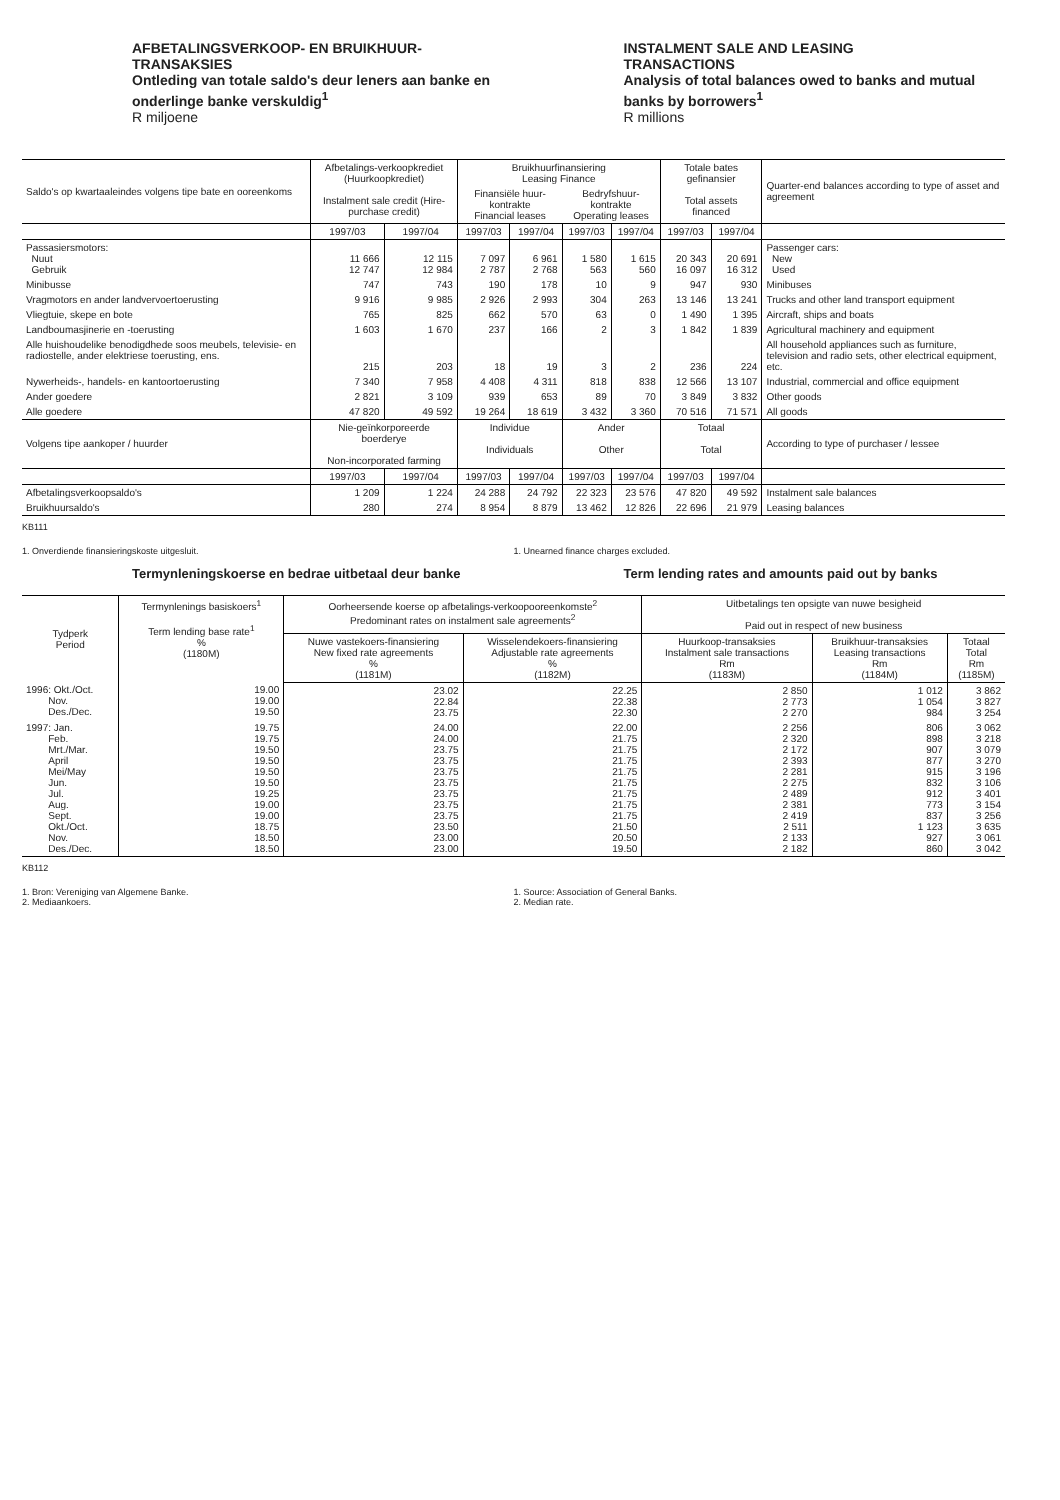AFBETALINGSVERKOOP- EN BRUIKHUUR-
TRANSAKSIES
Ontleding van totale saldo's deur leners aan banke en onderlinge banke verskuldig<sup>1</sup>
R miljoene
INSTALMENT SALE AND LEASING
TRANSACTIONS
Analysis of total balances owed to banks and mutual banks by borrowers<sup>1</sup>
R millions
| Saldo's op kwartaaleindes volgens tipe bate en ooreenkoms | Afbetalings-verkoopkrediet (Huurkoopkrediet) Instalment sale credit (Hire-purchase credit) | | Bruikhuurfinansiering Leasing Finance | | | | Totale bates gefinansier Total assets financed | | Quarter-end balances according to type of asset and agreement |
| --- | --- | --- | --- | --- | --- | --- | --- | --- | --- |
| | | | Finansiële huur-kontrakte Financial leases | | Bedryfshuur-kontrakte Operating leases | | | | |
| | 1997/03 | 1997/04 | 1997/03 | 1997/04 | 1997/03 | 1997/04 | 1997/03 | 1997/04 | |
| Passasiersmotors: Nuut Gebruik | 11 666 12 747 | 12 115 12 984 | 7 097 2 787 | 6 961 2 768 | 1 580 563 | 1 615 560 | 20 343 16 097 | 20 691 16 312 | Passenger cars: New Used |
| Minibusse | 747 | 743 | 190 | 178 | 10 | 9 | 947 | 930 | Minibuses |
| Vragmotors en ander landvervoertoerusting | 9 916 | 9 985 | 2 926 | 2 993 | 304 | 263 | 13 146 | 13 241 | Trucks and other land transport equipment |
| Vliegtuie, skepe en bote | 765 | 825 | 662 | 570 | 63 | 0 | 1 490 | 1 395 | Aircraft, ships and boats |
| Landboumasjinerie en -toerusting | 1 603 | 1 670 | 237 | 166 | 2 | 3 | 1 842 | 1 839 | Agricultural machinery and equipment |
| Alle huishoudelike benodigdhede soos meubels, televisie- en radiostelle, ander elektriese toerusting, ens. | 215 | 203 | 18 | 19 | 3 | 2 | 236 | 224 | All household appliances such as furniture, television and radio sets, other electrical equipment, etc. |
| Nywerheids-, handels- en kantoortoerusting | 7 340 | 7 958 | 4 408 | 4 311 | 818 | 838 | 12 566 | 13 107 | Industrial, commercial and office equipment |
| Ander goedere | 2 821 | 3 109 | 939 | 653 | 89 | 70 | 3 849 | 3 832 | Other goods |
| Alle goedere | 47 820 | 49 592 | 19 264 | 18 619 | 3 432 | 3 360 | 70 516 | 71 571 | All goods |
| Volgens tipe aankoper / huurder | Nie-geïnkorporeerde boerderye Non-incorporated farming | | Individue Individuals | | Ander Other | | Totaal Total | | According to type of purchaser / lessee |
| | 1997/03 | 1997/04 | 1997/03 | 1997/04 | 1997/03 | 1997/04 | 1997/03 | 1997/04 | |
| Afbetalingsverkoopsaldo's | 1 209 | 1 224 | 24 288 | 24 792 | 22 323 | 23 576 | 47 820 | 49 592 | Instalment sale balances |
| Bruikhuursaldo's | 280 | 274 | 8 954 | 8 879 | 13 462 | 12 826 | 22 696 | 21 979 | Leasing balances |
KB111
1. Onverdiende finansieringskoste uitgesluit.
1. Unearned finance charges excluded.
Termynleningskoerse en bedrae uitbetaal deur banke
Term lending rates and amounts paid out by banks
| Tydperk Period | Termynlenings basiskoers<sup>1</sup> Term lending base rate<sup>1</sup> % (1180M) | Oorheersende koerse op afbetalings-verkoopooreenkomste<sup>2</sup> Predominant rates on instalment sale agreements<sup>2</sup> | | Uitbetalings ten opsigte van nuwe besigheid Paid out in respect of new business | | |
| --- | --- | --- | --- | --- | --- | --- |
| | | Nuwe vastekoers-finansiering New fixed rate agreements % (1181M) | Wisselendekoers-finansiering Adjustable rate agreements % (1182M) | Huurkoop-transaksies Instalment sale transactions Rm (1183M) | Bruikhuur-transaksies Leasing transactions Rm (1184M) | Totaal Total Rm (1185M) |
| 1996: Okt./Oct. Nov. Des./Dec. | 19.00 19.00 19.50 | 23.02 22.84 23.75 | 22.25 22.38 22.30 | 2 850 2 773 2 270 | 1 012 1 054 984 | 3 862 3 827 3 254 |
| 1997: Jan. Feb. Mrt./Mar. April Mei/May Jun. Jul. Aug. Sept. Okt./Oct. Nov. Des./Dec. | 19.75 19.75 19.50 19.50 19.50 19.50 19.25 19.00 19.00 18.75 18.50 18.50 | 24.00 24.00 23.75 23.75 23.75 23.75 23.75 23.75 23.75 23.50 23.00 23.00 | 22.00 21.75 21.75 21.75 21.75 21.75 21.75 21.75 21.75 21.50 20.50 19.50 | 2 256 2 320 2 172 2 393 2 281 2 275 2 489 2 381 2 419 2 511 2 133 2 182 | 806 898 907 877 915 832 912 773 837 1 123 927 860 | 3 062 3 218 3 079 3 270 3 196 3 106 3 401 3 154 3 256 3 635 3 061 3 042 |
KB112
1. Bron: Vereniging van Algemene Banke.
2. Mediaankoers.
1. Source: Association of General Banks.
2. Median rate.